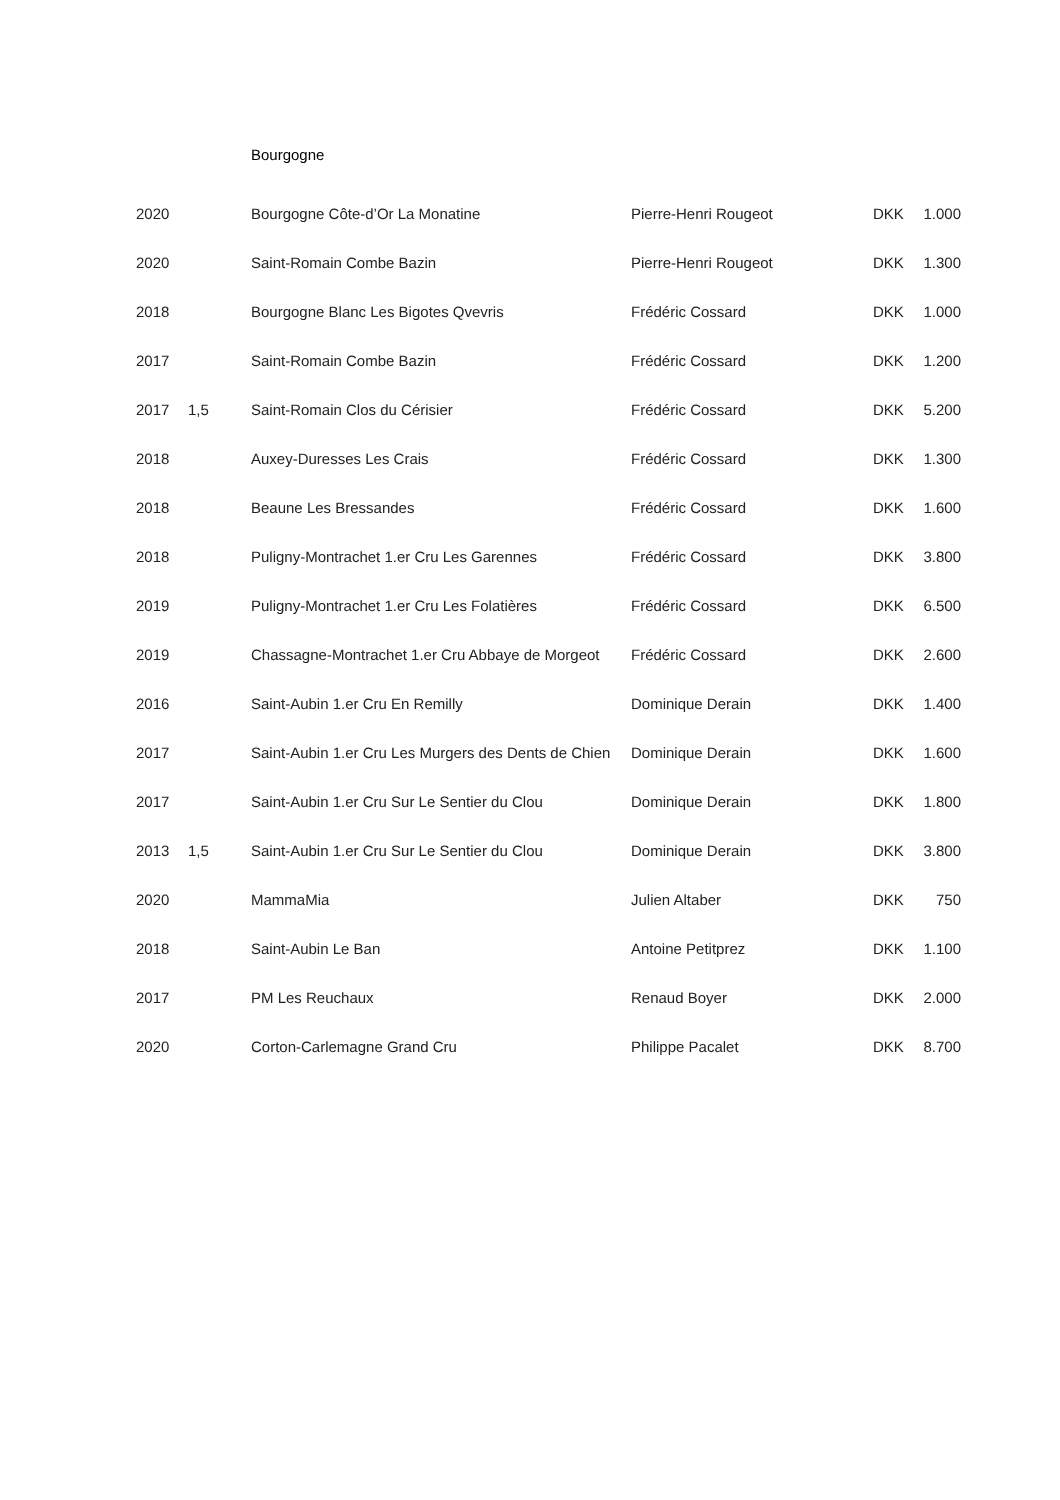Bourgogne
| 2020 | | Bourgogne Côte-d’Or La Monatine | Pierre-Henri Rougeot | DKK | 1.000 |
| 2020 | | Saint-Romain Combe Bazin | Pierre-Henri Rougeot | DKK | 1.300 |
| 2018 | | Bourgogne Blanc Les Bigotes Qvevris | Frédéric Cossard | DKK | 1.000 |
| 2017 | | Saint-Romain Combe Bazin | Frédéric Cossard | DKK | 1.200 |
| 2017 | 1,5 | Saint-Romain Clos du Cérisier | Frédéric Cossard | DKK | 5.200 |
| 2018 | | Auxey-Duresses Les Crais | Frédéric Cossard | DKK | 1.300 |
| 2018 | | Beaune Les Bressandes | Frédéric Cossard | DKK | 1.600 |
| 2018 | | Puligny-Montrachet 1.er Cru Les Garennes | Frédéric Cossard | DKK | 3.800 |
| 2019 | | Puligny-Montrachet 1.er Cru Les Folatières | Frédéric Cossard | DKK | 6.500 |
| 2019 | | Chassagne-Montrachet 1.er Cru Abbaye de Morgeot | Frédéric Cossard | DKK | 2.600 |
| 2016 | | Saint-Aubin 1.er Cru En Remilly | Dominique Derain | DKK | 1.400 |
| 2017 | | Saint-Aubin 1.er Cru Les Murgers des Dents de Chien | Dominique Derain | DKK | 1.600 |
| 2017 | | Saint-Aubin 1.er Cru Sur Le Sentier du Clou | Dominique Derain | DKK | 1.800 |
| 2013 | 1,5 | Saint-Aubin 1.er Cru Sur Le Sentier du Clou | Dominique Derain | DKK | 3.800 |
| 2020 | | MammaMia | Julien Altaber | DKK | 750 |
| 2018 | | Saint-Aubin Le Ban | Antoine Petitprez | DKK | 1.100 |
| 2017 | | PM Les Reuchaux | Renaud Boyer | DKK | 2.000 |
| 2020 | | Corton-Carlemagne Grand Cru | Philippe Pacalet | DKK | 8.700 |